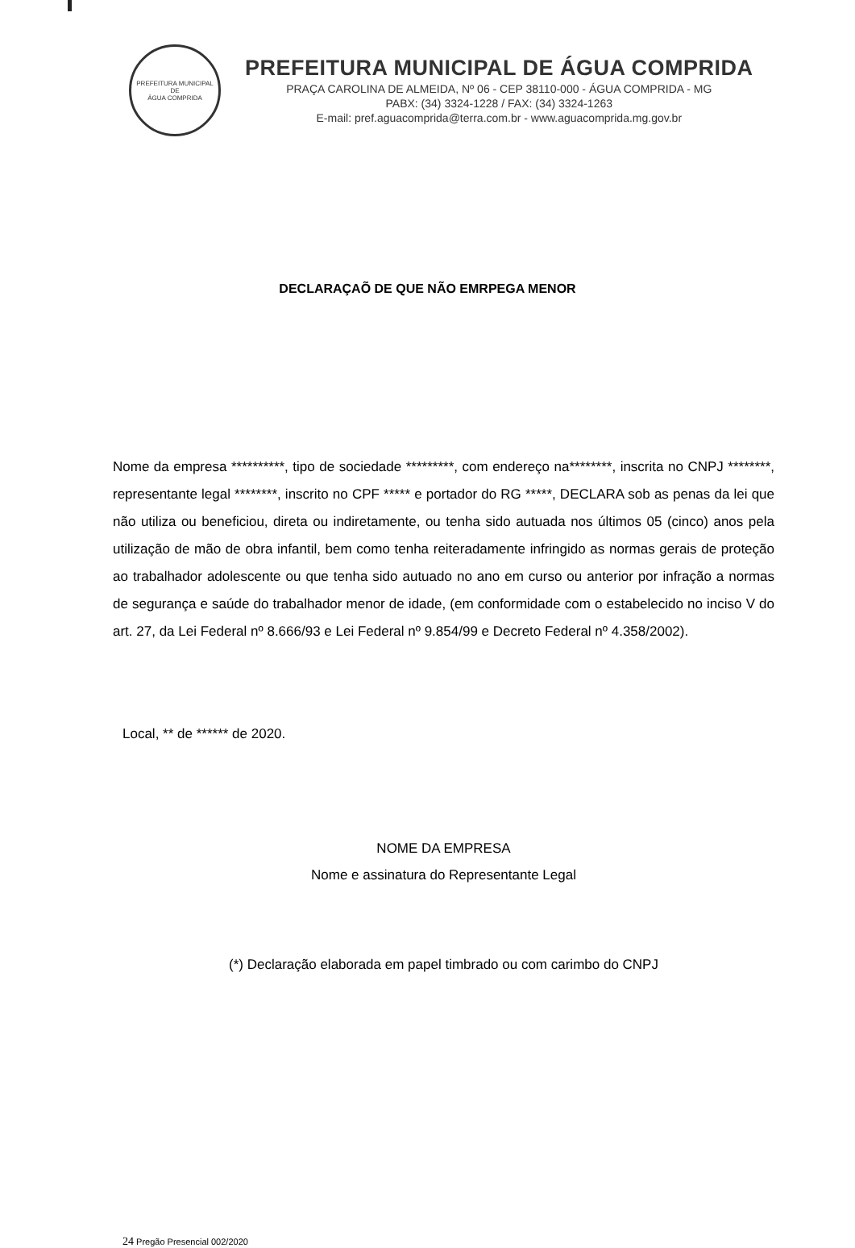PREFEITURA MUNICIPAL DE
ÁGUA COMPRIDA
PREFEITURA MUNICIPAL DE ÁGUA COMPRIDA
PRAÇA CAROLINA DE ALMEIDA, Nº 06 - CEP 38110-000 - ÁGUA COMPRIDA - MG
PABX: (34) 3324-1228 / FAX: (34) 3324-1263
E-mail: pref.aguacomprida@terra.com.br - www.aguacomprida.mg.gov.br
DECLARAÇAÕ DE QUE NÃO EMRPEGA MENOR
Nome da empresa **********, tipo de sociedade *********, com endereço na********, inscrita no CNPJ ********, representante legal ********, inscrito no CPF ***** e portador do RG *****, DECLARA sob as penas da lei que não utiliza ou beneficiou, direta ou indiretamente, ou tenha sido autuada nos últimos 05 (cinco) anos pela utilização de mão de obra infantil, bem como tenha reiteradamente infringido as normas gerais de proteção ao trabalhador adolescente ou que tenha sido autuado no ano em curso ou anterior por infração a normas de segurança e saúde do trabalhador menor de idade, (em conformidade com o estabelecido no inciso V do art. 27, da Lei Federal nº 8.666/93 e Lei Federal nº 9.854/99 e Decreto Federal nº 4.358/2002).
Local, ** de ****** de 2020.
NOME DA EMPRESA
Nome e assinatura do Representante Legal
(*) Declaração elaborada em papel timbrado ou com carimbo do CNPJ
24 Pregão Presencial 002/2020